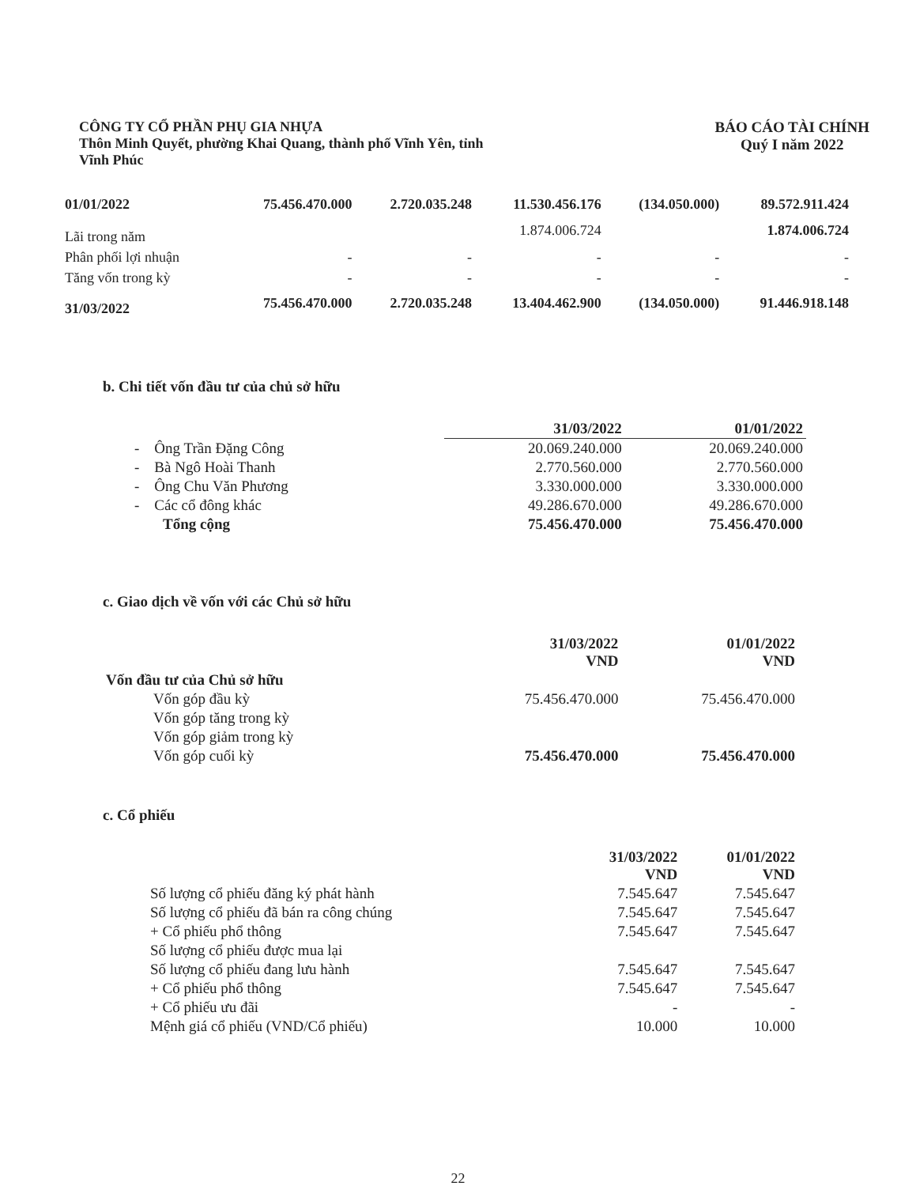CÔNG TY CỔ PHẦN PHỤ GIA NHỰA
Thôn Minh Quyết, phường Khai Quang, thành phố Vĩnh Yên, tỉnh
Vĩnh Phúc
BÁO CÁO TÀI CHÍNH
Quý I năm 2022
| 01/01/2022 | 75.456.470.000 | 2.720.035.248 | 11.530.456.176 | (134.050.000) | 89.572.911.424 |
| Lãi trong năm | | | 1.874.006.724 | | 1.874.006.724 |
| Phân phối lợi nhuận | - | - | - | - | - |
| Tăng vốn trong kỳ | - | - | - | - | - |
| 31/03/2022 | 75.456.470.000 | 2.720.035.248 | 13.404.462.900 | (134.050.000) | 91.446.918.148 |
b. Chi tiết vốn đầu tư của chủ sở hữu
| | 31/03/2022 | 01/01/2022 |
| --- | --- | --- |
| - Ông Trần Đặng Công | 20.069.240.000 | 20.069.240.000 |
| - Bà Ngô Hoài Thanh | 2.770.560.000 | 2.770.560.000 |
| - Ông Chu Văn Phương | 3.330.000.000 | 3.330.000.000 |
| - Các cổ đông khác | 49.286.670.000 | 49.286.670.000 |
| Tổng cộng | 75.456.470.000 | 75.456.470.000 |
c. Giao dịch về vốn với các Chủ sở hữu
| | 31/03/2022 VND | 01/01/2022 VND |
| Vốn đầu tư của Chủ sở hữu | | |
| Vốn góp đầu kỳ | 75.456.470.000 | 75.456.470.000 |
| Vốn góp tăng trong kỳ | | |
| Vốn góp giảm trong kỳ | | |
| Vốn góp cuối kỳ | 75.456.470.000 | 75.456.470.000 |
c. Cổ phiếu
| | 31/03/2022 VND | 01/01/2022 VND |
| Số lượng cổ phiếu đăng ký phát hành | 7.545.647 | 7.545.647 |
| Số lượng cổ phiếu đã bán ra công chúng | 7.545.647 | 7.545.647 |
| + Cổ phiếu phổ thông | 7.545.647 | 7.545.647 |
| Số lượng cổ phiếu được mua lại | | |
| Số lượng cổ phiếu đang lưu hành | 7.545.647 | 7.545.647 |
| + Cổ phiếu phổ thông | 7.545.647 | 7.545.647 |
| + Cổ phiếu ưu đãi | - | - |
| Mệnh giá cổ phiếu (VND/Cổ phiếu) | 10.000 | 10.000 |
22